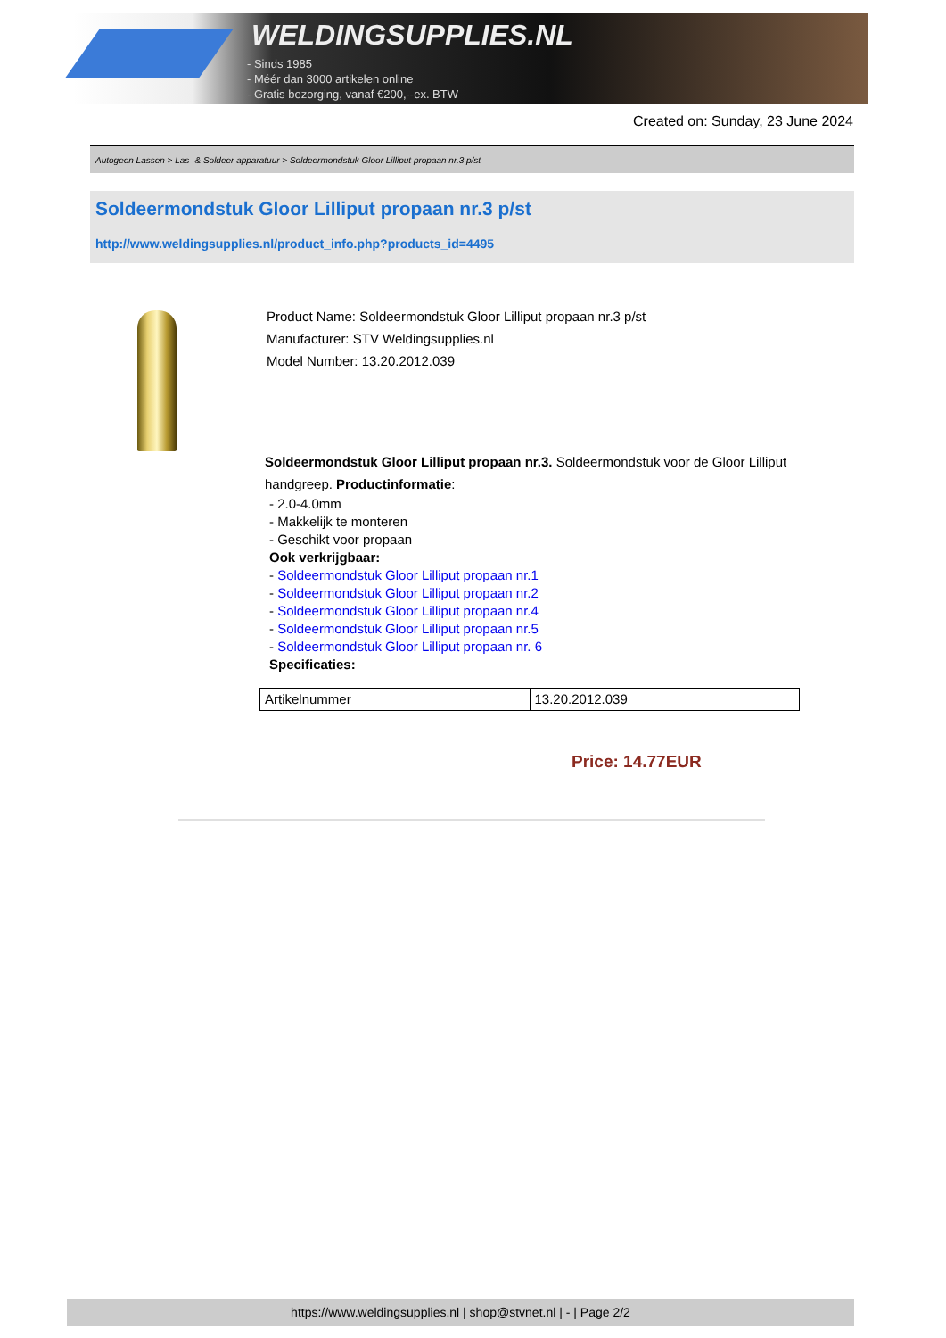WELDINGSUPPLIES.NL
- Sinds 1985
- Méér dan 3000 artikelen online
- Gratis bezorging, vanaf €200,--ex. BTW
Created on: Sunday, 23 June 2024
Autogeen Lassen > Las- & Soldeer apparatuur > Soldeermondstuk Gloor Lilliput propaan nr.3 p/st
Soldeermondstuk Gloor Lilliput propaan nr.3 p/st
http://www.weldingsupplies.nl/product_info.php?products_id=4495
Product Name: Soldeermondstuk Gloor Lilliput propaan nr.3 p/st
Manufacturer: STV Weldingsupplies.nl
Model Number: 13.20.2012.039
Soldeermondstuk Gloor Lilliput propaan nr.3. Soldeermondstuk voor de Gloor Lilliput handgreep. Productinformatie:
- 2.0-4.0mm
- Makkelijk te monteren
- Geschikt voor propaan
Ook verkrijgbaar:
- Soldeermondstuk Gloor Lilliput propaan nr.1
- Soldeermondstuk Gloor Lilliput propaan nr.2
- Soldeermondstuk Gloor Lilliput propaan nr.4
- Soldeermondstuk Gloor Lilliput propaan nr.5
- Soldeermondstuk Gloor Lilliput propaan nr. 6
Specificaties:
| Artikelnummer | 13.20.2012.039 |
Price: 14.77EUR
https://www.weldingsupplies.nl | shop@stvnet.nl | - | Page 2/2